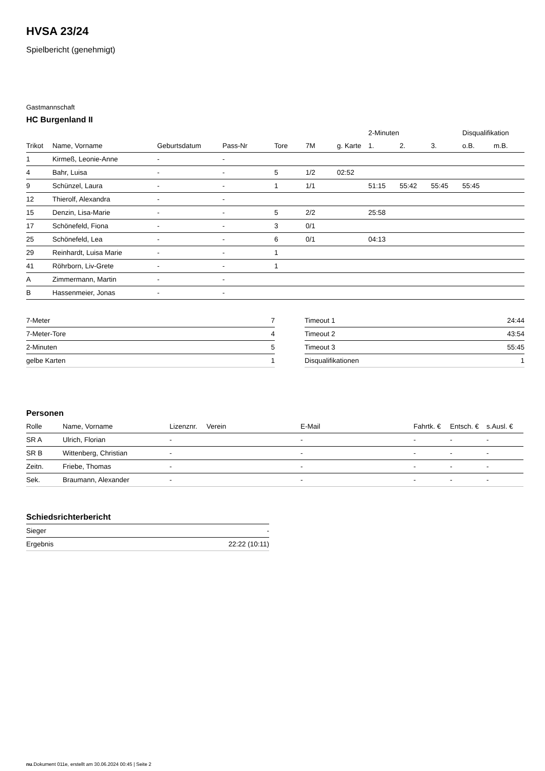HVSA 23/24
Spielbericht (genehmigt)
Gastmannschaft
HC Burgenland II
| | | | | | | | 2-Minuten | | | Disqualifikation | |
| --- | --- | --- | --- | --- | --- | --- | --- | --- | --- | --- | --- |
| Trikot | Name, Vorname | Geburtsdatum | Pass-Nr | Tore | 7M | g. Karte | 1. | 2. | 3. | o.B. | m.B. |
| 1 | Kirmeß, Leonie-Anne | - | - | | | | | | | | |
| 4 | Bahr, Luisa | - | - | 5 | 1/2 | 02:52 | | | | | |
| 9 | Schünzel, Laura | - | - | 1 | 1/1 | | 51:15 | 55:42 | 55:45 | 55:45 | |
| 12 | Thierolf, Alexandra | - | - | | | | | | | | |
| 15 | Denzin, Lisa-Marie | - | - | 5 | 2/2 | | 25:58 | | | | |
| 17 | Schönefeld, Fiona | - | - | 3 | 0/1 | | | | | | |
| 25 | Schönefeld, Lea | - | - | 6 | 0/1 | | 04:13 | | | | |
| 29 | Reinhardt, Luisa Marie | - | - | 1 | | | | | | | |
| 41 | Röhrborn, Liv-Grete | - | - | 1 | | | | | | | |
| A | Zimmermann, Martin | - | - | | | | | | | | |
| B | Hassenmeier, Jonas | - | - | | | | | | | | |
| 7-Meter | 7 |
| 7-Meter-Tore | 4 |
| 2-Minuten | 5 |
| gelbe Karten | 1 |
| Timeout 1 | 24:44 |
| Timeout 2 | 43:54 |
| Timeout 3 | 55:45 |
| Disqualifikationen | 1 |
Personen
| Rolle | Name, Vorname | Lizenznr. | Verein | E-Mail | Fahrtk. € | Entsch. € | s.Ausl. € |
| --- | --- | --- | --- | --- | --- | --- | --- |
| SR A | Ulrich, Florian | - | | - | - | - | - |
| SR B | Wittenberg, Christian | - | | - | - | - | - |
| Zeitn. | Friebe, Thomas | - | | - | - | - | - |
| Sek. | Braumann, Alexander | - | | - | - | - | - |
Schiedsrichterbericht
| Sieger | - |
| Ergebnis | 22:22 (10:11) |
nu.Dokument 011e, erstellt am 30.06.2024 00:45 | Seite 2